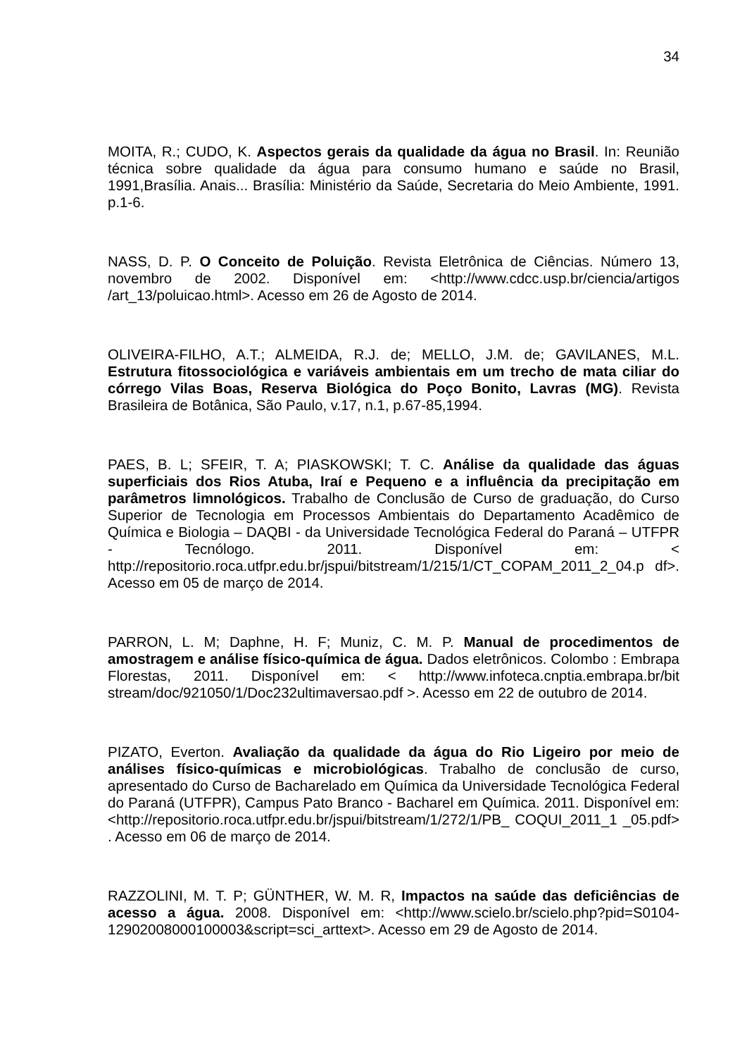34
MOITA, R.; CUDO, K. Aspectos gerais da qualidade da água no Brasil. In: Reunião técnica sobre qualidade da água para consumo humano e saúde no Brasil, 1991,Brasília. Anais... Brasília: Ministério da Saúde, Secretaria do Meio Ambiente, 1991. p.1-6.
NASS, D. P. O Conceito de Poluição. Revista Eletrônica de Ciências. Número 13, novembro de 2002. Disponível em: <http://www.cdcc.usp.br/ciencia/artigos /art_13/poluicao.html>. Acesso em 26 de Agosto de 2014.
OLIVEIRA-FILHO, A.T.; ALMEIDA, R.J. de; MELLO, J.M. de; GAVILANES, M.L. Estrutura fitossociológica e variáveis ambientais em um trecho de mata ciliar do córrego Vilas Boas, Reserva Biológica do Poço Bonito, Lavras (MG). Revista Brasileira de Botânica, São Paulo, v.17, n.1, p.67-85,1994.
PAES, B. L; SFEIR, T. A; PIASKOWSKI; T. C. Análise da qualidade das águas superficiais dos Rios Atuba, Iraí e Pequeno e a influência da precipitação em parâmetros limnológicos. Trabalho de Conclusão de Curso de graduação, do Curso Superior de Tecnologia em Processos Ambientais do Departamento Acadêmico de Química e Biologia – DAQBI - da Universidade Tecnológica Federal do Paraná – UTFPR - Tecnólogo. 2011. Disponível em: < http://repositorio.roca.utfpr.edu.br/jspui/bitstream/1/215/1/CT_COPAM_2011_2_04.p df>. Acesso em 05 de março de 2014.
PARRON, L. M; Daphne, H. F; Muniz, C. M. P. Manual de procedimentos de amostragem e análise físico-química de água. Dados eletrônicos. Colombo : Embrapa Florestas, 2011. Disponível em: < http://www.infoteca.cnptia.embrapa.br/bit stream/doc/921050/1/Doc232ultimaversao.pdf >. Acesso em 22 de outubro de 2014.
PIZATO, Everton. Avaliação da qualidade da água do Rio Ligeiro por meio de análises físico-químicas e microbiológicas. Trabalho de conclusão de curso, apresentado do Curso de Bacharelado em Química da Universidade Tecnológica Federal do Paraná (UTFPR), Campus Pato Branco - Bacharel em Química. 2011. Disponível em: <http://repositorio.roca.utfpr.edu.br/jspui/bitstream/1/272/1/PB_ COQUI_2011_1 _05.pdf> . Acesso em 06 de março de 2014.
RAZZOLINI, M. T. P; GÜNTHER, W. M. R, Impactos na saúde das deficiências de acesso a água. 2008. Disponível em: <http://www.scielo.br/scielo.php?pid=S0104-12902008000100003&script=sci_arttext>. Acesso em 29 de Agosto de 2014.